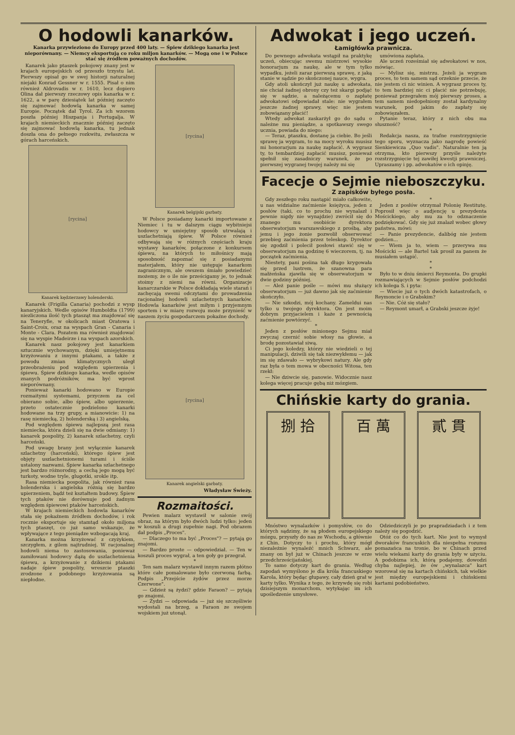O hodowli kanarków.
Kanarka przywieziono do Europy przed 400 laty. — Śpiew dzikiego kanarka jest nieporównany. — Niemcy eksportują co roku miljon kanarków. — Mogą one i w Polsce stać się źródłem poważnych dochodów.
Kanarek jako ptaszek pokojowy znany jest w krajach europejskich od przeszło trzystu lat. Pierwszy opisał go w swej historji naturalnej niejaki Konrad Gessner w r. 1555. Pisał o nim również Aldrovadis w r. 1610, lecz dopiero Olina dał pierwszy rzeczowy opis kanarka w r. 1622, a w parę dziesiątek lat później zaczęto się zajmować hodowlą kanarka w samej Europie. Początek dał Tyrol. Za ich wzorem poszła później Hiszpanja i Portugalja. W krajach niemieckich znacznie później zaczęto się zajmować hodowlą kanarka, tu jednak doszła ona do pełnego rozkwitu, zwłaszcza w górach harceńskich.
[rycina]
Kanarek kędzierzawy holenderski.
Kanarek (Frigilla Canaria) pochodzi z wysp kanaryjskich. Wedle opisów Humboldta (1799) niezliczona ilość tych ptasząt ma znajdować się na Teneryfie, w okolicach miast Oratowa i Saint-Croix, oraz na wyspach Gran - Canaria i Monte - Clara. Pozatem ma również znajdować się na wyspie Madeirze i na wyspach azorskich.
Kanarek nasz pokojowy jest kanarkiem sztucznie wychowanym, dzięki umiejętnemu krzyżowaniu z innymi ptakami, a także z powodu zmian klimatycznych uległ przeobrażeniu pod względem upierzenia i śpiewu. Śpiew dzikiego kanarka, wedle opisów znanych podróżników, ma być wprost nieporównany.
Ponieważ kanarki hodowano w Europie rozmaitymi systemami, przyczem za cel obierano sobie, albo śpiew, albo upierzenie, przeto ostatecznie podzielono kanarki hodowane na trzy grupy, a mianowicie: 1) na rasę niemiecką, 2) holenderską i 3) angielską.
Pod względem śpiewu najlepszą jest rasa niemiecka, która dzieli się na dwie odmiany: 1) kanarek pospolity, 2) kanarek szlachetny, czyli harceński.
Pod uwagę brany jest wyłącznie kanarek szlachetny (harceński), którego śpiew jest objęty uszlachetnionemi turami i ściśle ustalony nazwami. Śpiew kanarka szlachetnego jest bardzo różnorodny, a cechą jego mogą być turkoty, wodne tryle, glugotki, srokle itp.
Rasa niemiecka pospolita, jak również rasa holenderska i angielska różnią się bardzo upierzeniem, bądź też kształtem budowy. Śpiew tych ptaków nie dorównuje pod żadnym względem śpiewowi ptaków harceńskich.
W krajach niemieckich hodowla kanarków stała się pokaźnem źródłem dochodów, i rok rocznie eksportuje się stamtąd około miljona tych ptaszęt, co już samo wskazuje, że wpływające z tego pieniądze wzbogacają kraj.
Kanarka można krzyżować z czyżykiem, szczygłem, z gilem najtrudniej. W racjonalnej hodowli niema to zastosowania, ponieważ zamiłowani hodowcy dążą do uszlachetnienia śpiewu, a krzyżowanie z dzikiemi ptakami nadaje śpiew pospolity, wreszcie ptaszki zrodzone z podobnego krzyżowania są niepłodne.
[rycina]
Kanarek belgijski garbaty.
W Polsce posiadamy kanarki importowane z Niemiec i tu w dalszym ciągu wybitniejsi hodowcy w umiejętny sposób utrwalają i uszlachetniają śpiew. W Polsce również odbywają się w różnych częściach kraju wystawy kanarków, połączone z konkursem śpiewu, na których to miłośnicy mają sposobność zapoznać się z posiadanymi materjałem, który nie ustępuje kanarkom zagranicznym, ale owszem śmiało powiedzieć możemy, że o ile nie prześcigamy je, to jednak stoimy z niemi na równi. Organizacje kanarczarskie w Polsce dokładają wiele starań i zachęcają swemi odczytami do prowadzenia racjonalnej hodowli szlachetnych kanarków. Hodowla kanarków jest miłym i przyjemnym sportem i w miarę rozwoju może przynieść w naszem życiu gospodarczem pokaźne dochody.
[rycina]
Kanarek angielski garbaty.
Władysław Świeży.
Rozmaitości.
Pewien malarz wystawił w salonie swój obraz, na którym było dwóch ludzi tylko: jeden w koszuli a drugi zupełnie nagi. Pod obrazem dał podpis „Proces".
— Dlaczego to ma być „Proces"? — pytają go znajomi.
— Bardzo proste — odpowiedział. — Ten w koszuli proces wygrał, a ten goły go przegrał.
*
Ten sam malarz wystawił innym razem płótno które całe pomalowane było czerwoną farbą. Podpis „Przejście żydów przez morze Czerwone".
— Gdzież są żydzi? gdzie Faraon? — pytają go znajomi.
— Żydzi — odpowiada — już się szczęśliwie wydostali na brzeg, a Faraon ze swojem wojskiem już utonął.
Adwokat i jego uczeń.
Łamigłówka prawnicza.
Do pewnego adwokata wstąpił na praktykę uczeń, obiecując swemu mistrzowi wysokie honorarjum za naukę, ale w tym tylko wypadku, jeżeli zaraz pierwszą sprawę, z jaką stanie w sądzie po skończonej nauce, wygra.
Gdy atoli ukończył już naukę u adwokata, nie chciał żadnej obrony czy też skargi podjąć się w sądzie, a należącemu o zapłatę adwokatowi odpowiadał stale: nie wygrałem jeszcze żadnej sprawy, więc nie jestem zobowiązany płacić!
Wtedy adwokat zaskarżył go do sądu o należne mu pieniądze, a spotkawszy swego ucznia, powiada do niego:
— Teraz, ptaszku, dostanę ja ciebie. Bo jeśli sprawę ja wygram, to na mocy wyroku musisz mi honorarjum za naukę zapłacić. A wygrasz ty, to tembardziej zapłacić musisz, ponieważ spełnił się zasadniczy warunek, że po pierwszej wygranej twojej należy mi się
umówiona zapłata.
Ale uczeń roześmiał się adwokatowi w nos, mówiąc.
— Mylisz się, mistrzu. Jeżeli ja wygram proces, to tem samem sąd orzeknie przecie, że nie jestem ci nic winien. A wygrasz proces ty, to tem bardziej nic ci płacić nie potrzebuję, ponieważ przegrałem mój pierwszy proses, a tem samem niedopełniony został kardynalny warunek, pod jakim do zapłaty się zobowięzałem.
Pytanie teraz, który z nich obu ma słuszność?
*
Redakcja nasza, za trafne rozstrzygnięcie tego sporu, wyznacza jako nagrodę powieść Sienkiewicza „Quo vadis". Naturalnie ten ją otrzyma, kto pierwszy przyśle należyte rozstrzygnięcie tej zawiłej kwestji prawniczej. Upraszamy i pp. adwokatów o ich opinję.
Facecje o Sejmie nieboszczyku.
Z zapisków byłego posła.
Gdy zeszłego roku nastąpić miało całkowite, u nas widzialne zaćmienie księżyca, jeden z posłów (taki, co to prochu nie wynalazł i pewnie nigdy nie wynajdzie) zwrócił się do znanego mu osobiście dyrektora obserwatorjum warszawskiego z prośbą, aby jemu i jego żonie pozwolił obserwować przebieg zaćmienia przez teleskop. Dyrektor się zgodził i polecił posłowi stawić się w obserwatorjum na godzinę 6 wieczorem, tj. na początek zaćmienia.
Niestety, pani pośina tak długo krygowała się przed lustrem, że szanowna para małżeńska zjawiła się w obserwatorjum w dwie godziny później.
— Ależ panie pośle — mówi mu służący obserwatorjum — już dawno jak się zaćmienie skończyło.
— Nie szkodzi, mój kochany. Zameldui nas tylko u twojego dyrektora. On jest moim dobrym przyjacielem i każe z pewnością zaćmienie powtórzyć.
*
Jeden z posłów minionego Sejmu miał zwyczaj czernić sobie włosy na głowie, a brodę pozostawiał siwą.
Ci jego koledzy, którzy nie wiedzieli o tej manipulacji, dziwili się tak niezwykłemu — jak im się zdawało — wybrykowi natury. Ale gdy raz była o tem mowa w obecności Witosa, ten rzekł:
— Nie dziwcie się, panowie. Widocznie nasz kolega więcej pracuje gębą niż mózgiem.
*
Jeden z posłów otrzymał Polonię Restitutę. Poprosił więc o audjencję u prezydenta Mościckiego, aby mu za to odznaczenie podziękować. Gdy się już znalazł wobec głowy państwa, mówi:
— Panie prezydencie, dalibóg nie jestem godzien...
— Wiem ja to, wiem — przerywa mu Mościcki — ale Bartel tak prosił za panem że musiałem ustąpić.
*
*
Było to w dniu śmierci Reymonta. Do grupki rozmawiających w Sejmie posłów podchodzi ich kolega S. i pyta:
— Wiecie już o tych dwóch katastrofach, o Reymoncie i o Grabskim?
— Nie. Cóż się stało?
— Reymont umarł, a Grabski jeszcze żyje!
Chińskie karty do grania.
捌 拾 百 萬 貳 貫
Mnóstwo wynalazków i pomysłów, co do których sądzimy, że są płodem europejskiego mózgu, przyszły do nas ze Wschodu, a głównie z Chin. Dotyczy to i prochu, który mógł niezależnie wynaleźć mnich Schwarz, ale znany on był już w Chinach jeszcze w erze przedchrześcijańskiej.
To samo dotyczy kart do grania. Według zapodań wymyślono je dla króla francuskiego Karola, który będąc głupawy, cały dzień grał w karty tylko. Wynika z tego, że krzywdę się robi dzisiejszym monarchom, wytykając im ich upośledzenie umysłowe.
Odziedziczyli je po prapradziadach i z tem należy się pogodzić.
Otóż co do tych kart. Nie jest to wymysł dworaków francuskich dla niespełna rozumu pomazańca na tronie, bo w Chinach przed wielu wiekami karty do grania były w użyciu. A podobizna ich, którą podajemy, dowodzi chyba najlepiej, że ów „wynalazca" kart wzorował się na kartach chińskich, tak wielkie jest między europejskiemi i chińskiemi kartami podobieństwo.